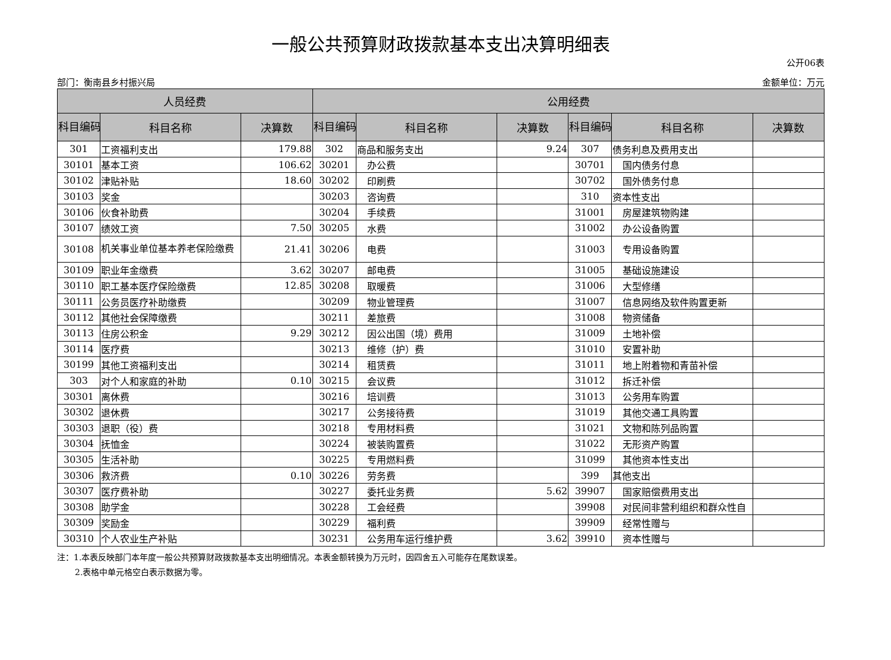一般公共预算财政拨款基本支出决算明细表
公开06表
部门：衡南县乡村振兴局 金额单位：万元
| 人员经费 | | | 公用经费 | | | | | |
| --- | --- | --- | --- | --- | --- | --- | --- | --- |
| 科目编码 | 科目名称 | 决算数 | 科目编码 | 科目名称 | 决算数 | 科目编码 | 科目名称 | 决算数 |
| 301 | 工资福利支出 | 179.88 | 302 | 商品和服务支出 | 9.24 | 307 | 债务利息及费用支出 | |
| 30101 | 基本工资 | 106.62 | 30201 | 办公费 | | 30701 | 国内债务付息 | |
| 30102 | 津贴补贴 | 18.60 | 30202 | 印刷费 | | 30702 | 国外债务付息 | |
| 30103 | 奖金 | | 30203 | 咨询费 | | 310 | 资本性支出 | |
| 30106 | 伙食补助费 | | 30204 | 手续费 | | 31001 | 房屋建筑物购建 | |
| 30107 | 绩效工资 | 7.50 | 30205 | 水费 | | 31002 | 办公设备购置 | |
| 30108 | 机关事业单位基本养老保险缴费 | 21.41 | 30206 | 电费 | | 31003 | 专用设备购置 | |
| 30109 | 职业年金缴费 | 3.62 | 30207 | 邮电费 | | 31005 | 基础设施建设 | |
| 30110 | 职工基本医疗保险缴费 | 12.85 | 30208 | 取暖费 | | 31006 | 大型修缮 | |
| 30111 | 公务员医疗补助缴费 | | 30209 | 物业管理费 | | 31007 | 信息网络及软件购置更新 | |
| 30112 | 其他社会保障缴费 | | 30211 | 差旅费 | | 31008 | 物资储备 | |
| 30113 | 住房公积金 | 9.29 | 30212 | 因公出国（境）费用 | | 31009 | 土地补偿 | |
| 30114 | 医疗费 | | 30213 | 维修（护）费 | | 31010 | 安置补助 | |
| 30199 | 其他工资福利支出 | | 30214 | 租赁费 | | 31011 | 地上附着物和青苗补偿 | |
| 303 | 对个人和家庭的补助 | 0.10 | 30215 | 会议费 | | 31012 | 拆迁补偿 | |
| 30301 | 离休费 | | 30216 | 培训费 | | 31013 | 公务用车购置 | |
| 30302 | 退休费 | | 30217 | 公务接待费 | | 31019 | 其他交通工具购置 | |
| 30303 | 退职（役）费 | | 30218 | 专用材料费 | | 31021 | 文物和陈列品购置 | |
| 30304 | 抚恤金 | | 30224 | 被装购置费 | | 31022 | 无形资产购置 | |
| 30305 | 生活补助 | | 30225 | 专用燃料费 | | 31099 | 其他资本性支出 | |
| 30306 | 救济费 | 0.10 | 30226 | 劳务费 | | 399 | 其他支出 | |
| 30307 | 医疗费补助 | | 30227 | 委托业务费 | 5.62 | 39907 | 国家赔偿费用支出 | |
| 30308 | 助学金 | | 30228 | 工会经费 | | 39908 | 对民间非营利组织和群众性自 | |
| 30309 | 奖励金 | | 30229 | 福利费 | | 39909 | 经常性赠与 | |
| 30310 | 个人农业生产补贴 | | 30231 | 公务用车运行维护费 | 3.62 | 39910 | 资本性赠与 | |
注：1.本表反映部门本年度一般公共预算财政拨款基本支出明细情况。本表金额转换为万元时，因四舍五入可能存在尾数误差。
2.表格中单元格空白表示数据为零。